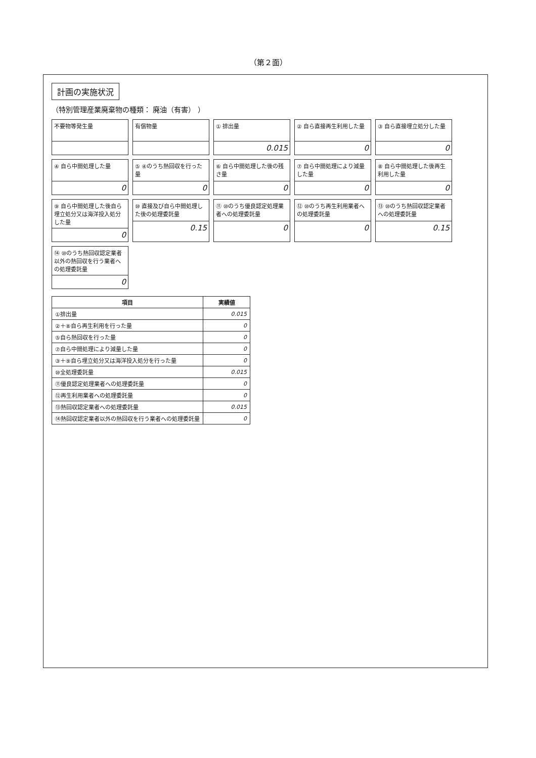（第２面）
計画の実施状況
（特別管理産業廃棄物の種類： 廃油（有害） ）
不要物等発生量
有償物量
① 排出量
0.015
② 自ら直接再生利用した量
0
③ 自ら直接埋立処分した量
0
④ 自ら中間処理した量
0
⑤ ④のうち熱回収を行った量
0
⑥ 自ら中間処理した後の残さ量
0
⑦ 自ら中間処理により減量した量
0
⑧ 自ら中間処理した後再生利用した量
0
⑨ 自ら中間処理した後自ら埋立処分又は海洋投入処分した量
0
⑩ 直接及び自ら中間処理した後の処理委託量
0.15
⑪ ⑩のうち優良認定処理業者への処理委託量
0
⑫ ⑩のうち再生利用業者への処理委託量
0
⑬ ⑩のうち熱回収認定業者への処理委託量
0.15
⑭ ⑩のうち熱回収認定業者以外の熱回収を行う業者への処理委託量
0
| 項目 | 実績値 |
| --- | --- |
| ①排出量 | 0.015 |
| ②＋⑧自ら再生利用を行った量 | 0 |
| ⑤自ら熱回収を行った量 | 0 |
| ⑦自ら中間処理により減量した量 | 0 |
| ③＋⑨自ら埋立処分又は海洋投入処分を行った量 | 0 |
| ⑩全処理委託量 | 0.015 |
| ⑪優良認定処理業者への処理委託量 | 0 |
| ⑫再生利用業者への処理委託量 | 0 |
| ⑬熱回収認定業者への処理委託量 | 0.015 |
| ⑭熱回収認定業者以外の熱回収を行う業者への処理委託量 | 0 |